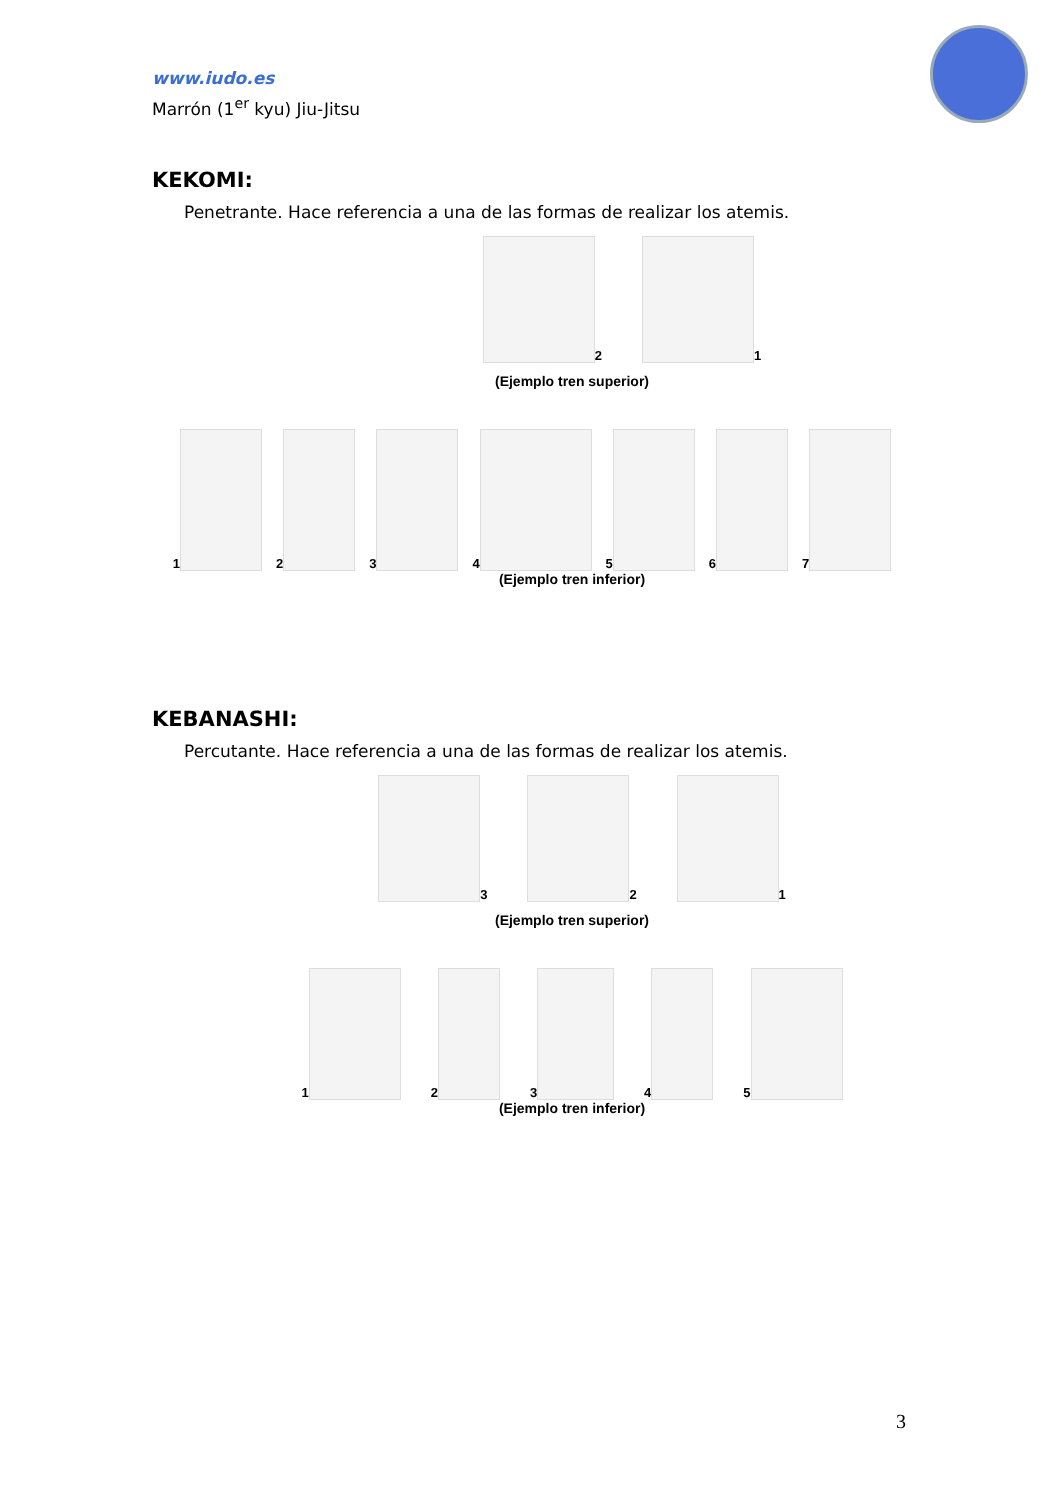www.iudo.es
Marrón (1<sup>er</sup> kyu) Jiu-Jitsu
KEKOMI:
Penetrante. Hace referencia a una de las formas de realizar los atemis.
2 1
(Ejemplo tren superior)
1 2 3 4 5 6 7
(Ejemplo tren inferior)
KEBANASHI:
Percutante. Hace referencia a una de las formas de realizar los atemis.
3 2 1
(Ejemplo tren superior)
1 2 3 4 5
(Ejemplo tren inferior)
3